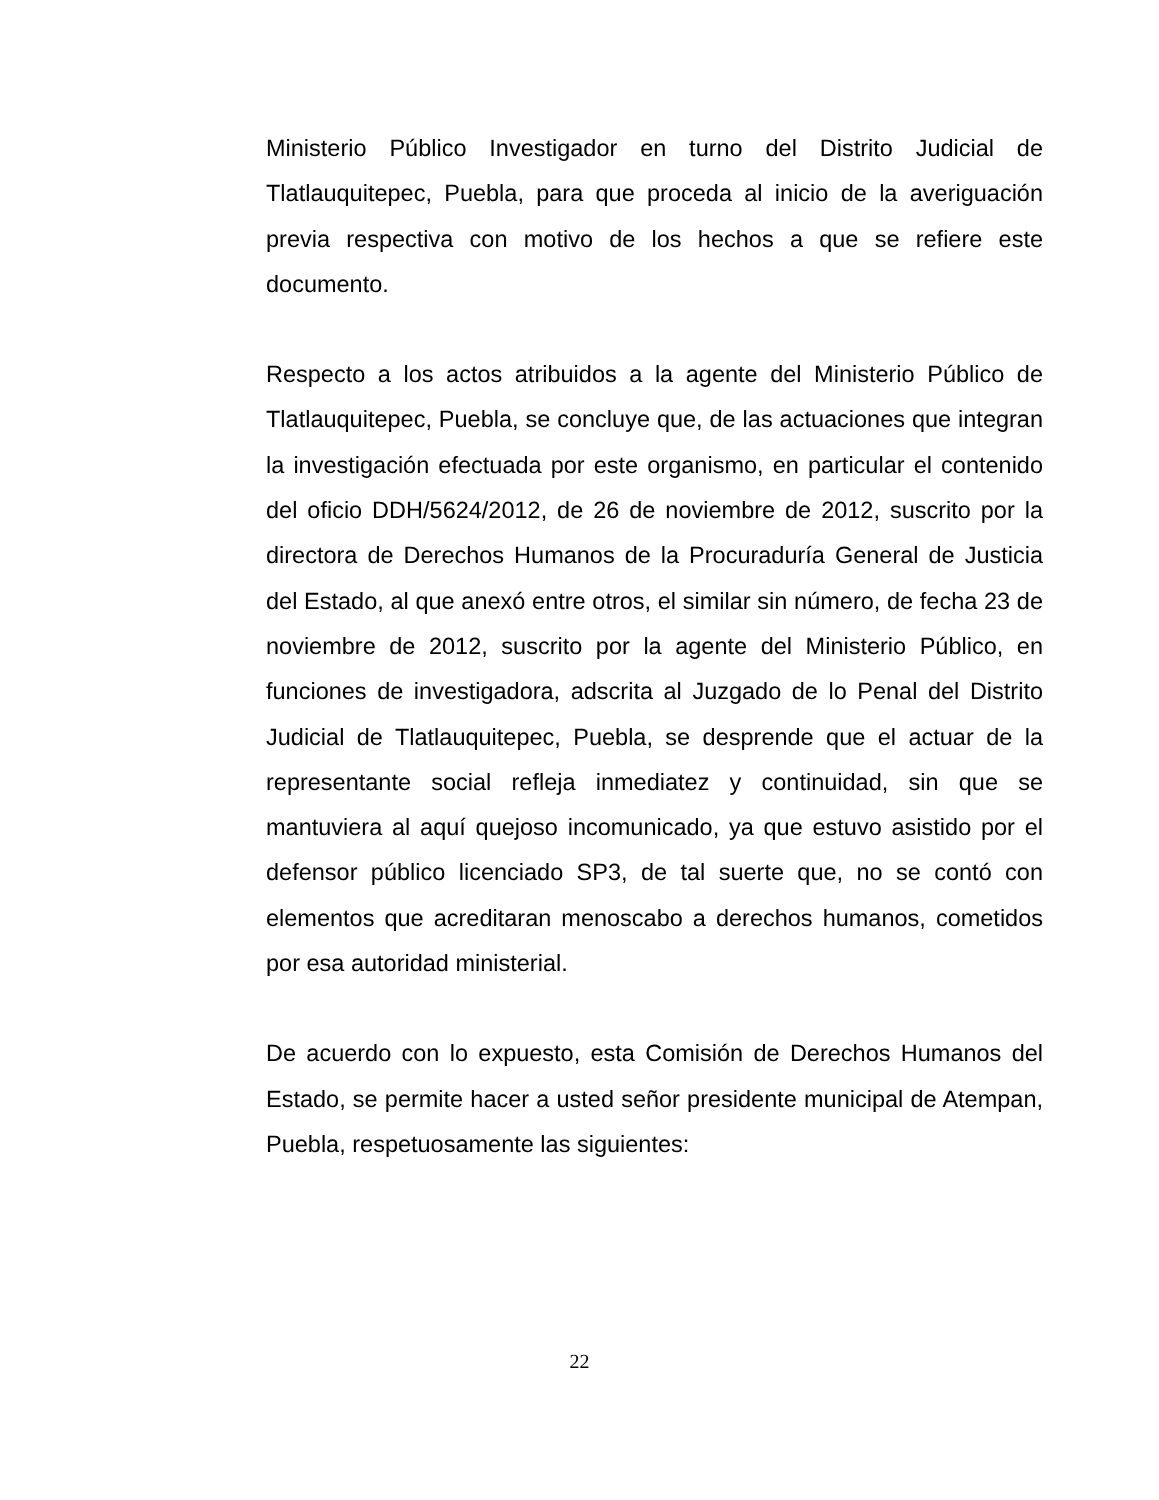Ministerio Público Investigador en turno del Distrito Judicial de Tlatlauquitepec, Puebla, para que proceda al inicio de la averiguación previa respectiva con motivo de los hechos a que se refiere este documento.
Respecto a los actos atribuidos a la agente del Ministerio Público de Tlatlauquitepec, Puebla, se concluye que, de las actuaciones que integran la investigación efectuada por este organismo, en particular el contenido del oficio DDH/5624/2012, de 26 de noviembre de 2012, suscrito por la directora de Derechos Humanos de la Procuraduría General de Justicia del Estado, al que anexó entre otros, el similar sin número, de fecha 23 de noviembre de 2012, suscrito por la agente del Ministerio Público, en funciones de investigadora, adscrita al Juzgado de lo Penal del Distrito Judicial de Tlatlauquitepec, Puebla, se desprende que el actuar de la representante social refleja inmediatez y continuidad, sin que se mantuviera al aquí quejoso incomunicado, ya que estuvo asistido por el defensor público licenciado SP3, de tal suerte que, no se contó con elementos que acreditaran menoscabo a derechos humanos, cometidos por esa autoridad ministerial.
De acuerdo con lo expuesto, esta Comisión de Derechos Humanos del Estado, se permite hacer a usted señor presidente municipal de Atempan, Puebla, respetuosamente las siguientes:
22